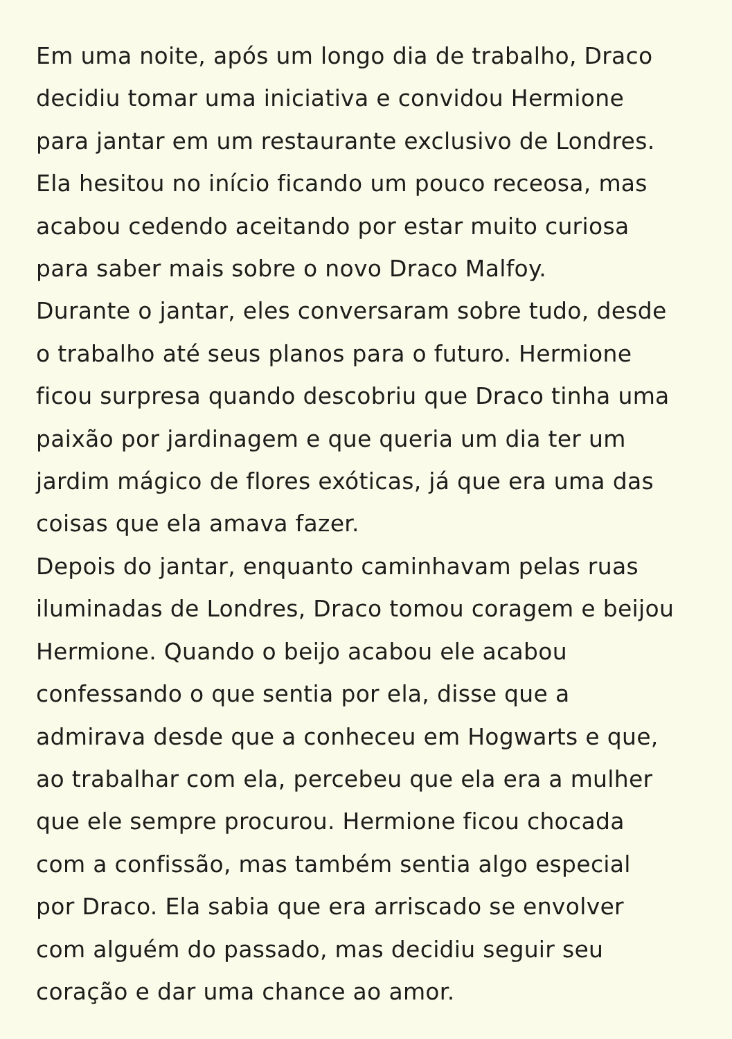Em uma noite, após um longo dia de trabalho, Draco
decidiu tomar uma iniciativa e convidou Hermione
para jantar em um restaurante exclusivo de Londres.
Ela hesitou no início ficando um pouco receosa, mas
acabou cedendo aceitando por estar muito curiosa
para saber mais sobre o novo Draco Malfoy.
Durante o jantar, eles conversaram sobre tudo, desde
o trabalho até seus planos para o futuro. Hermione
ficou surpresa quando descobriu que Draco tinha uma
paixão por jardinagem e que queria um dia ter um
jardim mágico de flores exóticas, já que era uma das
coisas que ela amava fazer.
Depois do jantar, enquanto caminhavam pelas ruas
iluminadas de Londres, Draco tomou coragem e beijou
Hermione. Quando o beijo acabou ele acabou
confessando o que sentia por ela, disse que a
admirava desde que a conheceu em Hogwarts e que,
ao trabalhar com ela, percebeu que ela era a mulher
que ele sempre procurou. Hermione ficou chocada
com a confissão, mas também sentia algo especial
por Draco. Ela sabia que era arriscado se envolver
com alguém do passado, mas decidiu seguir seu
coração e dar uma chance ao amor.